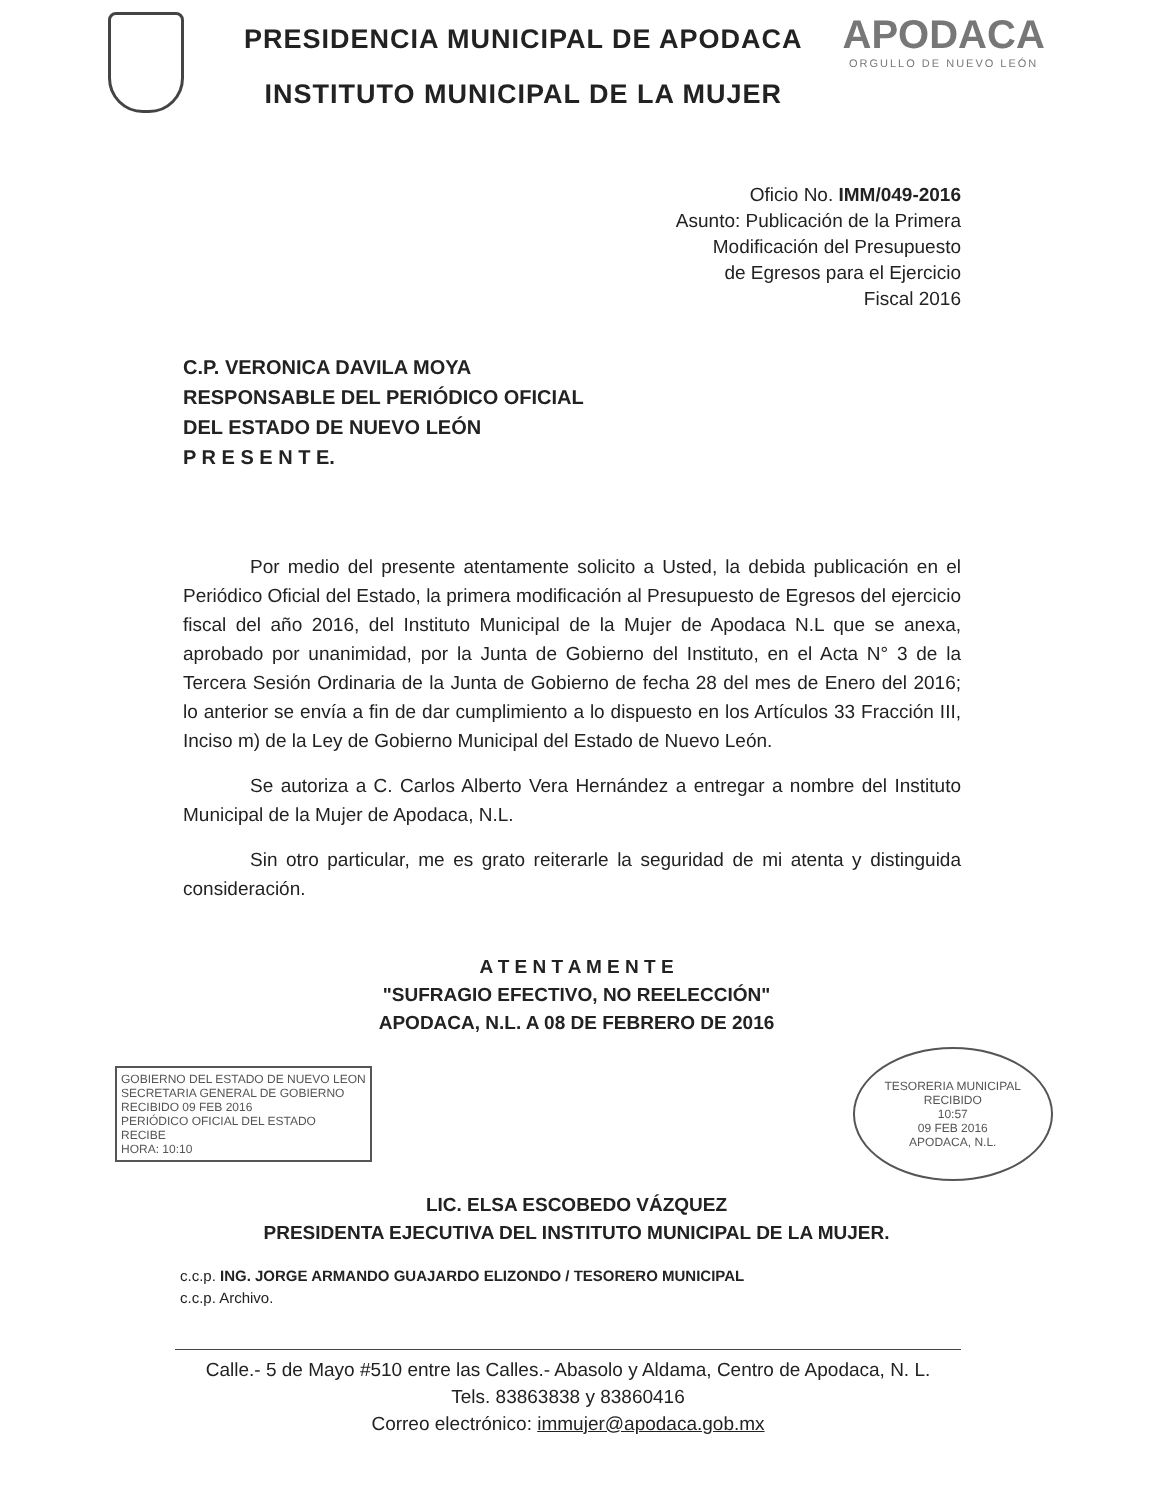PRESIDENCIA MUNICIPAL DE APODACA
INSTITUTO MUNICIPAL DE LA MUJER
APODACA
ORGULLO DE NUEVO LEÓN
Oficio No. IMM/049-2016
Asunto: Publicación de la Primera
Modificación del Presupuesto
de Egresos para el Ejercicio
Fiscal 2016
C.P. VERONICA DAVILA MOYA
RESPONSABLE DEL PERIÓDICO OFICIAL
DEL ESTADO DE NUEVO LEÓN
P R E S E N T E.
Por medio del presente atentamente solicito a Usted, la debida publicación en el Periódico Oficial del Estado, la primera modificación al Presupuesto de Egresos del ejercicio fiscal del año 2016, del Instituto Municipal de la Mujer de Apodaca N.L que se anexa, aprobado por unanimidad, por la Junta de Gobierno del Instituto, en el Acta N° 3 de la Tercera Sesión Ordinaria de la Junta de Gobierno de fecha 28 del mes de Enero del 2016; lo anterior se envía a fin de dar cumplimiento a lo dispuesto en los Artículos 33 Fracción III, Inciso m) de la Ley de Gobierno Municipal del Estado de Nuevo León.
Se autoriza a C. Carlos Alberto Vera Hernández a entregar a nombre del Instituto Municipal de la Mujer de Apodaca, N.L.
Sin otro particular, me es grato reiterarle la seguridad de mi atenta y distinguida consideración.
A T E N T A M E N T E
"SUFRAGIO EFECTIVO, NO REELECCIÓN"
APODACA, N.L. A 08 DE FEBRERO DE 2016
GOBIERNO DEL ESTADO DE NUEVO LEON
SECRETARIA GENERAL DE GOBIERNO
RECIBIDO 09 FEB 2016
PERIÓDICO OFICIAL DEL ESTADO
RECIBE
HORA: 10:10
TESORERIA MUNICIPAL
RECIBIDO
10:57
09 FEB 2016
APODACA, N.L.
LIC. ELSA ESCOBEDO VÁZQUEZ
PRESIDENTA EJECUTIVA DEL INSTITUTO MUNICIPAL DE LA MUJER.
c.c.p. ING. JORGE ARMANDO GUAJARDO ELIZONDO / TESORERO MUNICIPAL
c.c.p. Archivo.
Calle.- 5 de Mayo #510 entre las Calles.- Abasolo y Aldama, Centro de Apodaca, N. L.
Tels. 83863838 y 83860416
Correo electrónico: immujer@apodaca.gob.mx